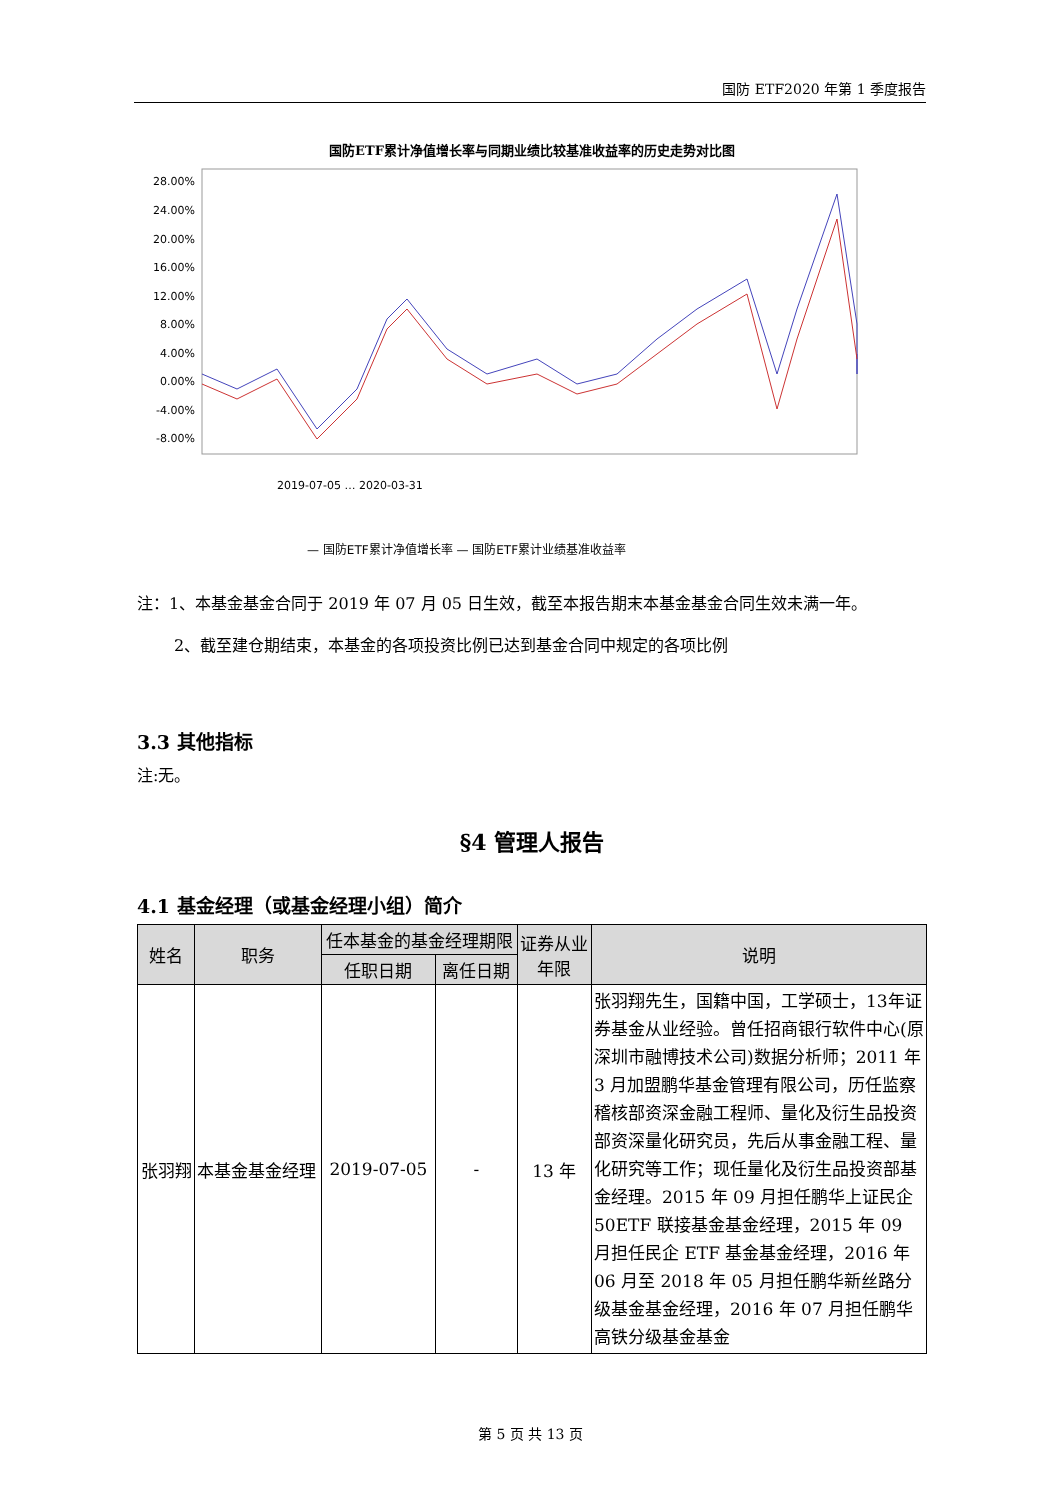国防 ETF2020 年第 1 季度报告
国防ETF累计净值增长率与同期业绩比较基准收益率的历史走势对比图
28.00%
24.00%
20.00%
16.00%
12.00%
8.00%
4.00%
0.00%
-4.00%
-8.00%
2019-07-05 … 2020-03-31
— 国防ETF累计净值增长率 — 国防ETF累计业绩基准收益率
注：1、本基金基金合同于 2019 年 07 月 05 日生效，截至本报告期末本基金基金合同生效未满一年。
2、截至建仓期结束，本基金的各项投资比例已达到基金合同中规定的各项比例
3.3 其他指标
注:无。
§4 管理人报告
4.1 基金经理（或基金经理小组）简介
| 姓名 | 职务 | 任本基金的基金经理期限 | | 证券从业 年限 | 说明 |
| --- | --- | --- | --- | --- | --- |
| | | 任职日期 | 离任日期 | | |
| 张羽翔 | 本基金基金经理 | 2019-07-05 | - | 13 年 | 张羽翔先生，国籍中国，工学硕士，13年证券基金从业经验。曾任招商银行软件中心(原深圳市融博技术公司)数据分析师；2011 年 3 月加盟鹏华基金管理有限公司，历任监察稽核部资深金融工程师、量化及衍生品投资部资深量化研究员，先后从事金融工程、量化研究等工作；现任量化及衍生品投资部基金经理。2015 年 09 月担任鹏华上证民企 50ETF 联接基金基金经理，2015 年 09 月担任民企 ETF 基金基金经理，2016 年 06 月至 2018 年 05 月担任鹏华新丝路分级基金基金经理，2016 年 07 月担任鹏华高铁分级基金基金 |
第 5 页 共 13 页